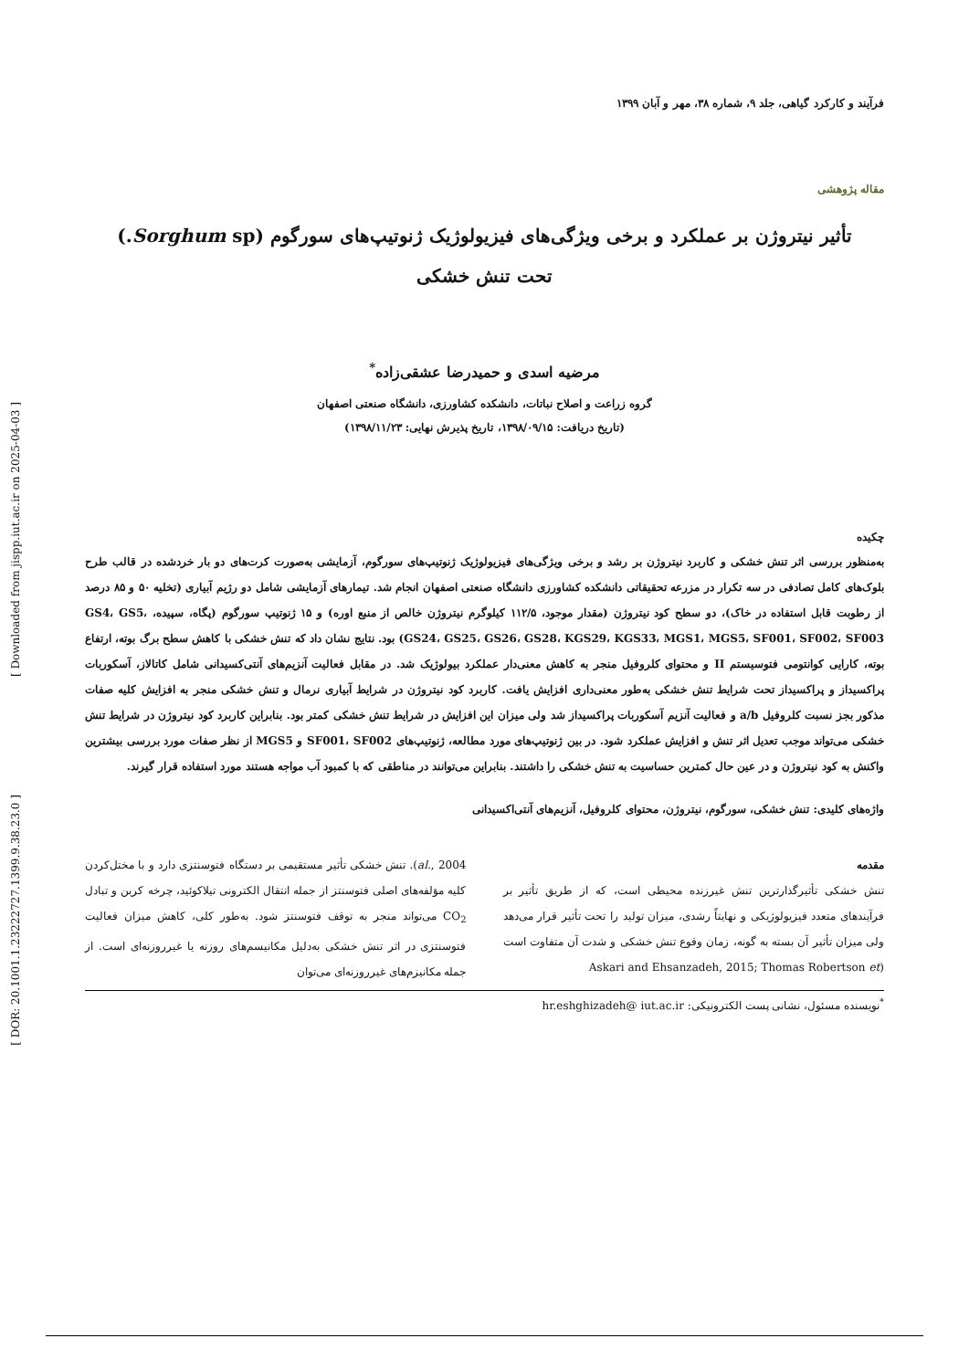[ Downloaded from jispp.iut.ac.ir on 2025-04-03 ]
[ DOR: 20.1001.1.23222727.1399.9.38.23.0 ]
فرآیند و کارکرد گیاهی، جلد ۹، شماره ۳۸، مهر و آبان ۱۳۹۹
مقاله پژوهشی
تأثیر نیتروژن بر عملکرد و برخی ویژگی‌های فیزیولوژیک ژنوتیپ‌های سورگوم (Sorghum sp.)
تحت تنش خشکی
مرضیه اسدی و حمیدرضا عشقی‌زاده<sup>*</sup>
گروه زراعت و اصلاح نباتات، دانشکده کشاورزی، دانشگاه صنعتی اصفهان
(تاریخ دریافت: ۱۳۹۸/۰۹/۱۵، تاریخ پذیرش نهایی: ۱۳۹۸/۱۱/۲۳)
چکیده
به‌منظور بررسی اثر تنش خشکی و کاربرد نیتروژن بر رشد و برخی ویژگی‌های فیزیولوژیک ژنوتیپ‌های سورگوم، آزمایشی به‌صورت کرت‌های دو بار خردشده در قالب طرح بلوک‌های کامل تصادفی در سه تکرار در مزرعه تحقیقاتی دانشکده کشاورزی دانشگاه صنعتی اصفهان انجام شد. تیمارهای آزمایشی شامل دو رژیم آبیاری (تخلیه ۵۰ و ۸۵ درصد از رطوبت قابل استفاده در خاک)، دو سطح کود نیتروژن (مقدار موجود، ۱۱۲/۵ کیلوگرم نیتروژن خالص از منبع اوره) و ۱۵ ژنوتیپ سورگوم (پگاه، سپیده، GS4، GS5، GS24، GS25، GS26، GS28، KGS29، KGS33، MGS1، MGS5، SF001، SF002، SF003) بود. نتایج نشان داد که تنش خشکی با کاهش سطح برگ بوته، ارتفاع بوته، کارایی کوانتومی فتوسیستم II و محتوای کلروفیل منجر به کاهش معنی‌دار عملکرد بیولوژیک شد. در مقابل فعالیت آنزیم‌های آنتی‌کسیدانی شامل کاتالاز، آسکوربات پراکسیداز و پراکسیداز تحت شرایط تنش خشکی به‌طور معنی‌داری افزایش یافت. کاربرد کود نیتروژن در شرایط آبیاری نرمال و تنش خشکی منجر به افزایش کلیه صفات مذکور بجز نسبت کلروفیل a/b و فعالیت آنزیم آسکوربات پراکسیداز شد ولی میزان این افزایش در شرایط تنش خشکی کمتر بود. بنابراین کاربرد کود نیتروژن در شرایط تنش خشکی می‌تواند موجب تعدیل اثر تنش و افزایش عملکرد شود. در بین ژنوتیپ‌های مورد مطالعه، ژنوتیپ‌های SF001، SF002 و MGS5 از نظر صفات مورد بررسی بیشترین واکنش به کود نیتروژن و در عین حال کمترین حساسیت به تنش خشکی را داشتند. بنابراین می‌توانند در مناطقی که با کمبود آب مواجه هستند مورد استفاده قرار گیرند.
واژه‌های کلیدی: تنش خشکی، سورگوم، نیتروژن، محتوای کلروفیل، آنزیم‌های آنتی‌اکسیدانی
مقدمه
تنش خشکی تأثیرگذارترین تنش غیرزنده محیطی است، که از طریق تأثیر بر فرآیندهای متعدد فیزیولوژیکی و نهایتاً رشدی، میزان تولید را تحت تأثیر قرار می‌دهد ولی میزان تأثیر آن بسته به گونه، زمان وقوع تنش خشکی و شدت آن متفاوت است (Askari and Ehsanzadeh, 2015; Thomas Robertson et
al., 2004). تنش خشکی تأثیر مستقیمی بر دستگاه فتوسنتزی دارد و با مختل‌کردن کلیه مؤلفه‌های اصلی فتوسنتز از جمله انتقال الکترونی تیلاکوئید، چرخه کربن و تبادل CO<sub>2</sub> می‌تواند منجر به توقف فتوسنتز شود. به‌طور کلی، کاهش میزان فعالیت فتوسنتزی در اثر تنش خشکی به‌دلیل مکانیسم‌های روزنه یا غیرروزنه‌ای است. از جمله مکانیزم‌های غیرروزنه‌ای می‌توان
<sup>*</sup> نویسنده مسئول، نشانی پست الکترونیکی: hr.eshghizadeh@ iut.ac.ir